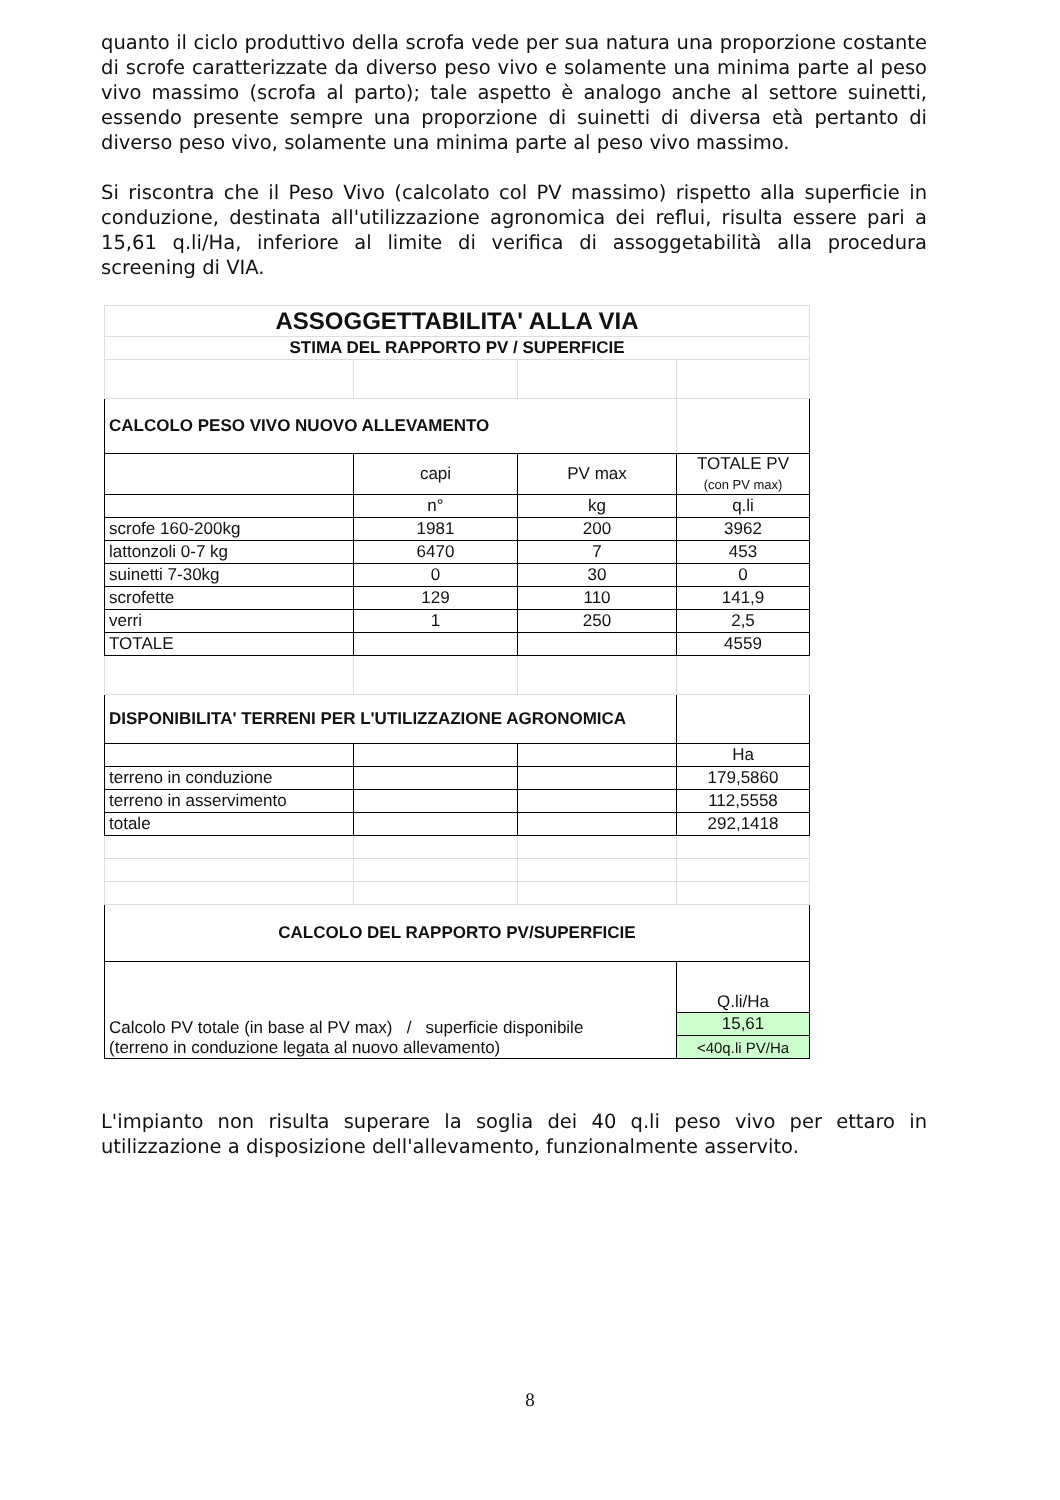quanto il ciclo produttivo della scrofa vede per sua natura una proporzione costante di scrofe caratterizzate da diverso peso vivo e solamente una minima parte al peso vivo massimo (scrofa al parto); tale aspetto è analogo anche al settore suinetti, essendo presente sempre una proporzione di suinetti di diversa età pertanto di diverso peso vivo, solamente una minima parte al peso vivo massimo.
Si riscontra che il Peso Vivo (calcolato col PV massimo) rispetto alla superficie in conduzione, destinata all'utilizzazione agronomica dei reflui, risulta essere pari a 15,61 q.li/Ha, inferiore al limite di verifica di assoggetabilità alla procedura screening di VIA.
| ASSOGGETTABILITA' ALLA VIA | | | |
| STIMA DEL RAPPORTO PV / SUPERFICIE | | | |
| CALCOLO PESO VIVO NUOVO ALLEVAMENTO | | | |
| | capi | PV max | TOTALE PV (con PV max) |
| | n° | kg | q.li |
| scrofe 160-200kg | 1981 | 200 | 3962 |
| lattonzoli 0-7 kg | 6470 | 7 | 453 |
| suinetti 7-30kg | 0 | 30 | 0 |
| scrofette | 129 | 110 | 141,9 |
| verri | 1 | 250 | 2,5 |
| TOTALE | | | 4559 |
| DISPONIBILITA' TERRENI PER L'UTILIZZAZIONE AGRONOMICA | | | |
| | | | Ha |
| terreno in conduzione | | | 179,5860 |
| terreno in asservimento | | | 112,5558 |
| totale | | | 292,1418 |
| CALCOLO DEL RAPPORTO PV/SUPERFICIE | | | |
| Calcolo PV totale (in base al PV max) / superficie disponibile (terreno in conduzione legata al nuovo allevamento) | | | Q.li/Ha |
| | | | 15,61 |
| | | | <40q.li PV/Ha |
L'impianto non risulta superare la soglia dei 40 q.li peso vivo per ettaro in utilizzazione a disposizione dell'allevamento, funzionalmente asservito.
8